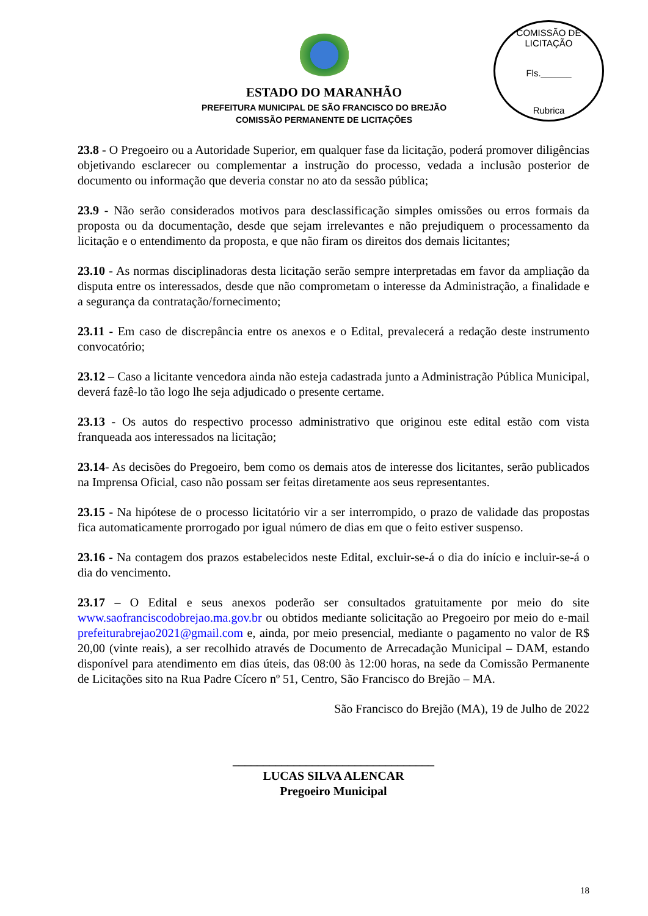COMISSÃO DE LICITAÇÃO
Fls.______
Rubrica
ESTADO DO MARANHÃO
PREFEITURA MUNICIPAL DE SÃO FRANCISCO DO BREJÃO
COMISSÃO PERMANENTE DE LICITAÇÕES
23.8 - O Pregoeiro ou a Autoridade Superior, em qualquer fase da licitação, poderá promover diligências objetivando esclarecer ou complementar a instrução do processo, vedada a inclusão posterior de documento ou informação que deveria constar no ato da sessão pública;
23.9 - Não serão considerados motivos para desclassificação simples omissões ou erros formais da proposta ou da documentação, desde que sejam irrelevantes e não prejudiquem o processamento da licitação e o entendimento da proposta, e que não firam os direitos dos demais licitantes;
23.10 - As normas disciplinadoras desta licitação serão sempre interpretadas em favor da ampliação da disputa entre os interessados, desde que não comprometam o interesse da Administração, a finalidade e a segurança da contratação/fornecimento;
23.11 - Em caso de discrepância entre os anexos e o Edital, prevalecerá a redação deste instrumento convocatório;
23.12 – Caso a licitante vencedora ainda não esteja cadastrada junto a Administração Pública Municipal, deverá fazê-lo tão logo lhe seja adjudicado o presente certame.
23.13 - Os autos do respectivo processo administrativo que originou este edital estão com vista franqueada aos interessados na licitação;
23.14- As decisões do Pregoeiro, bem como os demais atos de interesse dos licitantes, serão publicados na Imprensa Oficial, caso não possam ser feitas diretamente aos seus representantes.
23.15 - Na hipótese de o processo licitatório vir a ser interrompido, o prazo de validade das propostas fica automaticamente prorrogado por igual número de dias em que o feito estiver suspenso.
23.16 - Na contagem dos prazos estabelecidos neste Edital, excluir-se-á o dia do início e incluir-se-á o dia do vencimento.
23.17 – O Edital e seus anexos poderão ser consultados gratuitamente por meio do site www.saofranciscodobrejao.ma.gov.br ou obtidos mediante solicitação ao Pregoeiro por meio do e-mail prefeiturabrejao2021@gmail.com e, ainda, por meio presencial, mediante o pagamento no valor de R$ 20,00 (vinte reais), a ser recolhido através de Documento de Arrecadação Municipal – DAM, estando disponível para atendimento em dias úteis, das 08:00 às 12:00 horas, na sede da Comissão Permanente de Licitações sito na Rua Padre Cícero nº 51, Centro, São Francisco do Brejão – MA.
São Francisco do Brejão (MA), 19 de Julho de 2022
_________________________________
LUCAS SILVA ALENCAR
Pregoeiro Municipal
18